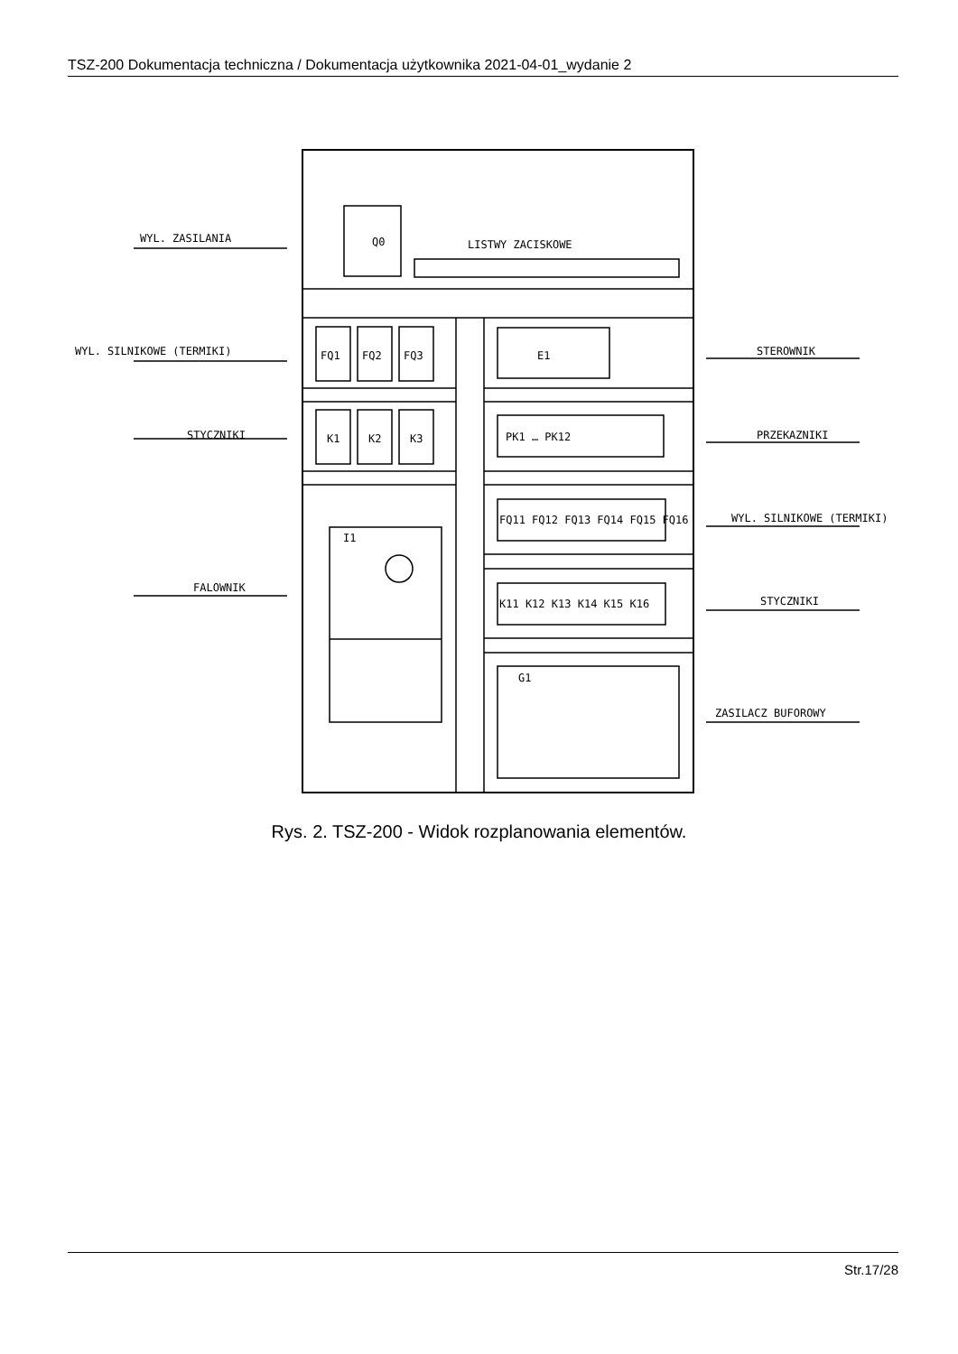TSZ-200 Dokumentacja techniczna / Dokumentacja użytkownika 2021-04-01_wydanie 2
WYL. ZASILANIA
Q0
LISTWY ZACISKOWE
WYL. SILNIKOWE (TERMIKI)
FQ1
FQ2
FQ3
E1
STEROWNIK
STYCZNIKI
K1
K2
K3
PK1 … PK12
PRZEKAZNIKI
FQ11 FQ12 FQ13 FQ14 FQ15 FQ16
WYL. SILNIKOWE (TERMIKI)
K11 K12 K13 K14 K15 K16
STYCZNIKI
FALOWNIK
I1
G1
ZASILACZ BUFOROWY
Rys. 2. TSZ-200 - Widok rozplanowania elementów.
Str.17/28